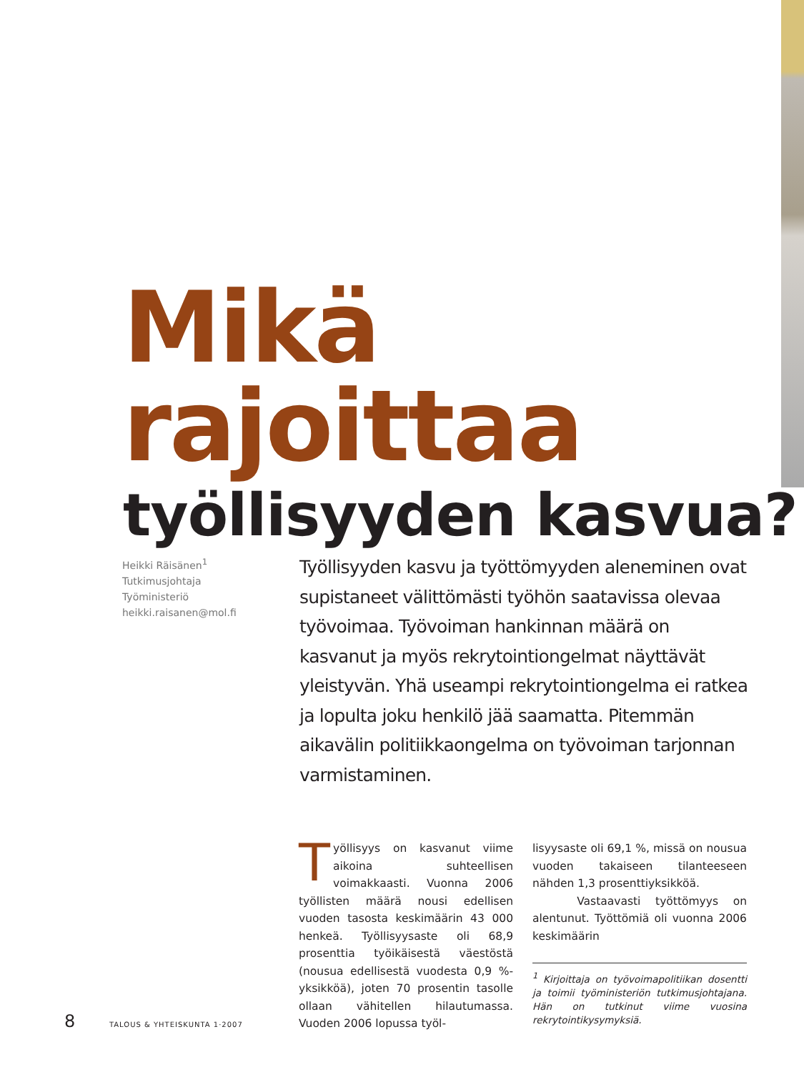Mikä rajoittaa
työllisyyden kasvua?
Heikki Räisänen<sup>1</sup>
Tutkimusjohtaja
Työministeriö
heikki.raisanen@mol.fi
Työllisyyden kasvu ja työttömyyden aleneminen ovat supistaneet välittömästi työhön saatavissa olevaa työvoimaa. Työvoiman hankinnan määrä on kasvanut ja myös rekrytointiongelmat näyttävät yleistyvän. Yhä useampi rekrytointiongelma ei ratkea ja lopulta joku henkilö jää saamatta. Pitemmän aikavälin politiikkaongelma on työvoiman tarjonnan varmistaminen.
Työllisyys on kasvanut viime aikoina suhteellisen voimakkaasti. Vuonna 2006 työllisten määrä nousi edellisen vuoden tasosta keskimäärin 43 000 henkeä. Työllisyysaste oli 68,9 prosenttia työikäisestä väestöstä (nousua edellisestä vuodesta 0,9 %-yksikköä), joten 70 prosentin tasolle ollaan vähitellen hilautumassa. Vuoden 2006 lopussa työl-
lisyysaste oli 69,1 %, missä on nousua vuoden takaiseen tilanteeseen nähden 1,3 prosenttiyksikköä.
Vastaavasti työttömyys on alentunut. Työttömiä oli vuonna 2006 keskimäärin
<sup>1</sup> Kirjoittaja on työvoimapolitiikan dosentti ja toimii työministeriön tutkimusjohtajana. Hän on tutkinut viime vuosina rekrytointikysymyksiä.
8 TALOUS & YHTEISKUNTA 1·2007